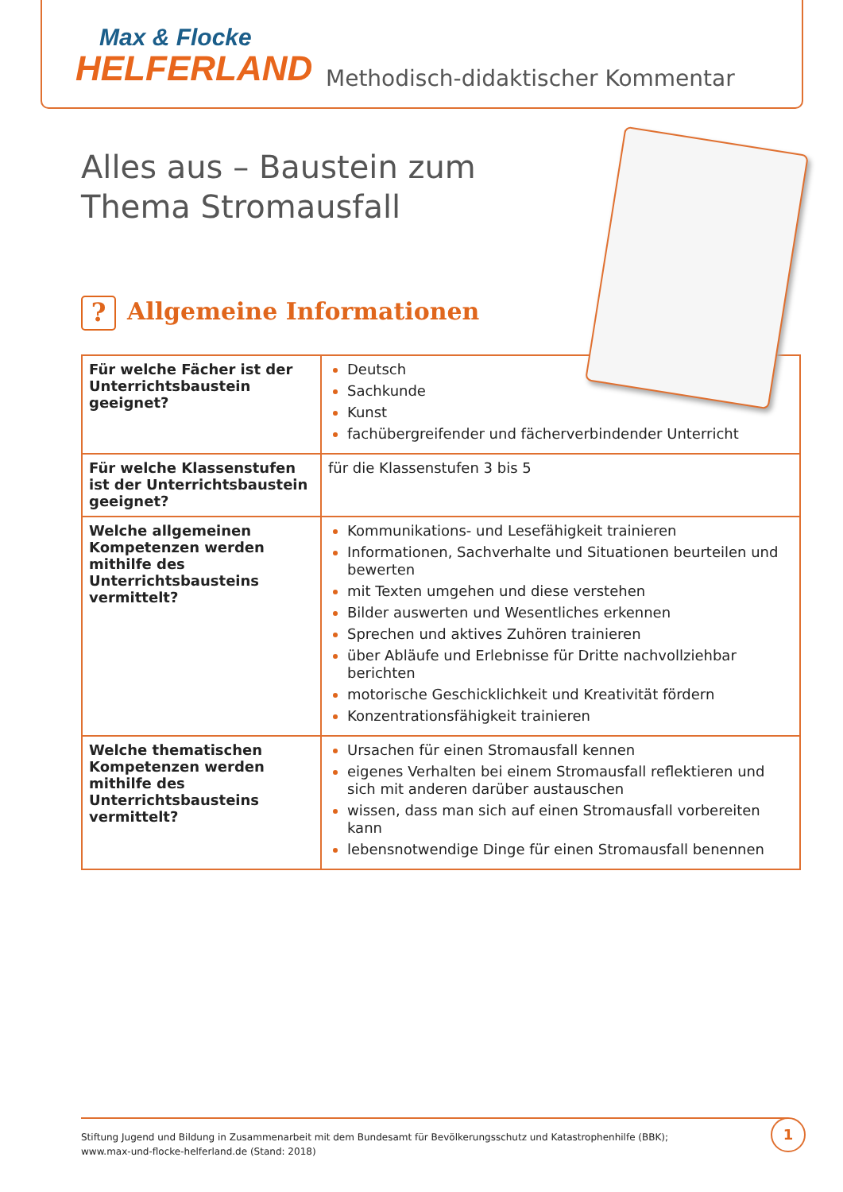Max & Flocke
HELFERLAND
Methodisch-didaktischer Kommentar
Alles aus – Baustein zum
Thema Stromausfall
? Allgemeine Informationen
| Für welche Fächer ist der Unterrichtsbaustein geeignet? | Deutsch Sachkunde Kunst fachübergreifender und fächerverbindender Unterricht |
| Für welche Klassenstufen ist der Unterrichtsbaustein geeignet? | für die Klassenstufen 3 bis 5 |
| Welche allgemeinen Kompetenzen werden mithilfe des Unterrichtsbausteins vermittelt? | Kommunikations- und Lesefähigkeit trainieren Informationen, Sachverhalte und Situationen beurteilen und bewerten mit Texten umgehen und diese verstehen Bilder auswerten und Wesentliches erkennen Sprechen und aktives Zuhören trainieren über Abläufe und Erlebnisse für Dritte nachvollziehbar berichten motorische Geschicklichkeit und Kreativität fördern Konzentrationsfähigkeit trainieren |
| Welche thematischen Kompetenzen werden mithilfe des Unterrichtsbausteins vermittelt? | Ursachen für einen Stromausfall kennen eigenes Verhalten bei einem Stromausfall reflektieren und sich mit anderen darüber austauschen wissen, dass man sich auf einen Stromausfall vorbereiten kann lebensnotwendige Dinge für einen Stromausfall benennen |
Stiftung Jugend und Bildung in Zusammenarbeit mit dem Bundesamt für Bevölkerungsschutz und Katastrophenhilfe (BBK);
www.max-und-flocke-helferland.de (Stand: 2018)
1